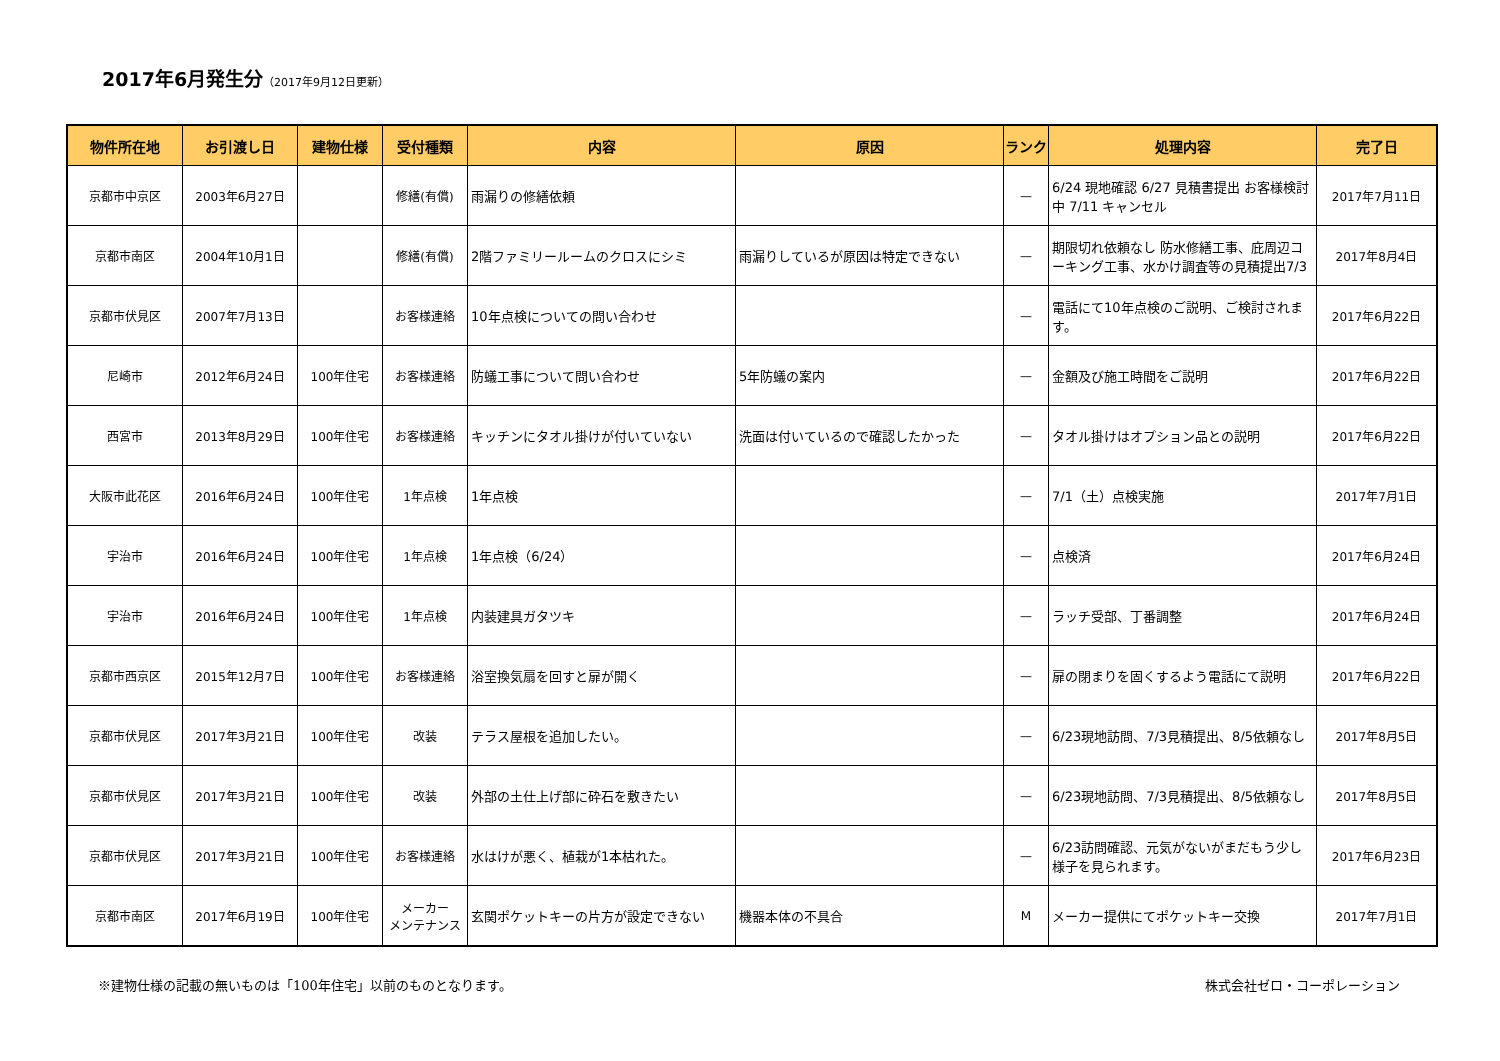2017年6月発生分（2017年9月12日更新）
| 物件所在地 | お引渡し日 | 建物仕様 | 受付種類 | 内容 | 原因 | ランク | 処理内容 | 完了日 |
| --- | --- | --- | --- | --- | --- | --- | --- | --- |
| 京都市中京区 | 2003年6月27日 | | 修繕(有償) | 雨漏りの修繕依頼 | | — | 6/24 現地確認 6/27 見積書提出 お客様検討中 7/11 キャンセル | 2017年7月11日 |
| 京都市南区 | 2004年10月1日 | | 修繕(有償) | 2階ファミリールームのクロスにシミ | 雨漏りしているが原因は特定できない | — | 期限切れ依頼なし 防水修繕工事、庇周辺コーキング工事、水かけ調査等の見積提出7/3 | 2017年8月4日 |
| 京都市伏見区 | 2007年7月13日 | | お客様連絡 | 10年点検についての問い合わせ | | — | 電話にて10年点検のご説明、ご検討されます。 | 2017年6月22日 |
| 尼崎市 | 2012年6月24日 | 100年住宅 | お客様連絡 | 防蟻工事について問い合わせ | 5年防蟻の案内 | — | 金額及び施工時間をご説明 | 2017年6月22日 |
| 西宮市 | 2013年8月29日 | 100年住宅 | お客様連絡 | キッチンにタオル掛けが付いていない | 洗面は付いているので確認したかった | — | タオル掛けはオプション品との説明 | 2017年6月22日 |
| 大阪市此花区 | 2016年6月24日 | 100年住宅 | 1年点検 | 1年点検 | | — | 7/1（土）点検実施 | 2017年7月1日 |
| 宇治市 | 2016年6月24日 | 100年住宅 | 1年点検 | 1年点検（6/24） | | — | 点検済 | 2017年6月24日 |
| 宇治市 | 2016年6月24日 | 100年住宅 | 1年点検 | 内装建具ガタツキ | | — | ラッチ受部、丁番調整 | 2017年6月24日 |
| 京都市西京区 | 2015年12月7日 | 100年住宅 | お客様連絡 | 浴室換気扇を回すと扉が開く | | — | 扉の閉まりを固くするよう電話にて説明 | 2017年6月22日 |
| 京都市伏見区 | 2017年3月21日 | 100年住宅 | 改装 | テラス屋根を追加したい。 | | — | 6/23現地訪問、7/3見積提出、8/5依頼なし | 2017年8月5日 |
| 京都市伏見区 | 2017年3月21日 | 100年住宅 | 改装 | 外部の土仕上げ部に砕石を敷きたい | | — | 6/23現地訪問、7/3見積提出、8/5依頼なし | 2017年8月5日 |
| 京都市伏見区 | 2017年3月21日 | 100年住宅 | お客様連絡 | 水はけが悪く、植栽が1本枯れた。 | | — | 6/23訪問確認、元気がないがまだもう少し様子を見られます。 | 2017年6月23日 |
| 京都市南区 | 2017年6月19日 | 100年住宅 | メーカー メンテナンス | 玄関ポケットキーの片方が設定できない | 機器本体の不具合 | M | メーカー提供にてポケットキー交換 | 2017年7月1日 |
※建物仕様の記載の無いものは「100年住宅」以前のものとなります。 株式会社ゼロ・コーポレーション